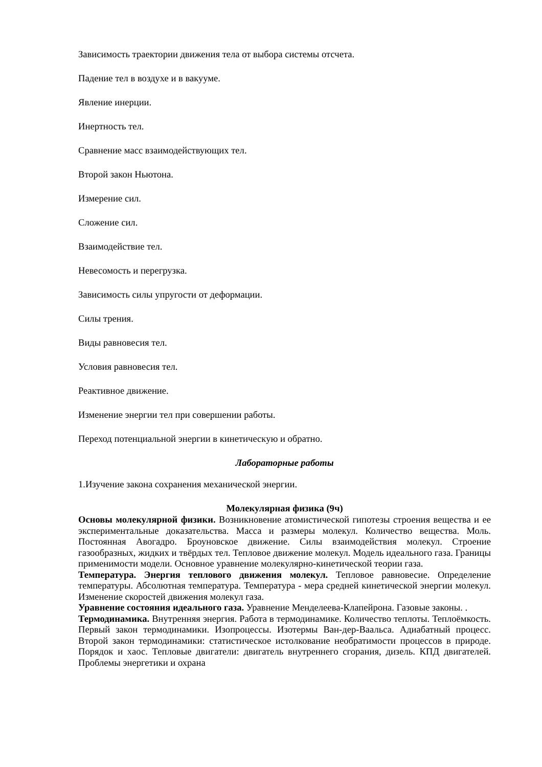Зависимость траектории движения тела от выбора системы отсчета.
Падение тел в воздухе и в вакууме.
Явление инерции.
Инертность тел.
Сравнение масс взаимодействующих тел.
Второй закон Ньютона.
Измерение сил.
Сложение сил.
Взаимодействие тел.
Невесомость и перегрузка.
Зависимость силы упругости от деформации.
Силы трения.
Виды равновесия тел.
Условия равновесия тел.
Реактивное движение.
Изменение энергии тел при совершении работы.
Переход потенциальной энергии в кинетическую и обратно.
Лабораторные работы
1.Изучение закона сохранения механической энергии.
Молекулярная физика (9ч)
Основы молекулярной физики. Возникновение атомистической гипотезы строения вещества и ее экспериментальные доказательства. Масса и размеры молекул. Количество вещества. Моль. Постоянная Авогадро. Броуновское движение. Силы взаимодействия молекул. Строение газообразных, жидких и твёрдых тел. Тепловое движение молекул. Модель идеального газа. Границы применимости модели. Основное уравнение молекулярно-кинетической теории газа.
Температура. Энергия теплового движения молекул. Тепловое равновесие. Определение температуры. Абсолютная температура. Температура - мера средней кинетической энергии молекул. Изменение скоростей движения молекул газа.
Уравнение состояния идеального газа. Уравнение Менделеева-Клапейрона. Газовые законы. .
Термодинамика. Внутренняя энергия. Работа в термодинамике. Количество теплоты. Теплоёмкость. Первый закон термодинамики. Изопроцессы. Изотермы Ван-дер-Ваальса. Адиабатный процесс. Второй закон термодинамики: статистическое истолкование необратимости процессов в природе. Порядок и хаос. Тепловые двигатели: двигатель внутреннего сгорания, дизель. КПД двигателей. Проблемы энергетики и охрана